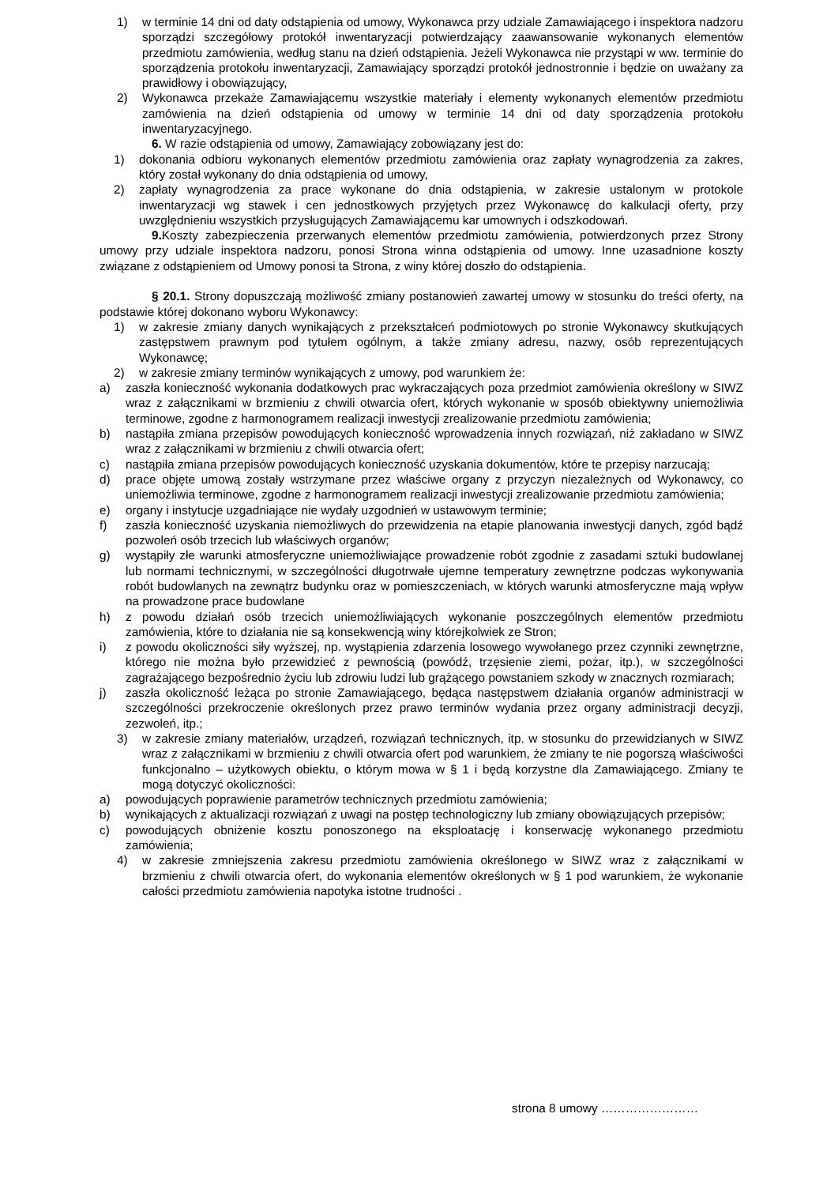1) w terminie 14 dni od daty odstąpienia od umowy, Wykonawca przy udziale Zamawiającego i inspektora nadzoru sporządzi szczegółowy protokół inwentaryzacji potwierdzający zaawansowanie wykonanych elementów przedmiotu zamówienia, według stanu na dzień odstąpienia. Jeżeli Wykonawca nie przystąpi w ww. terminie do sporządzenia protokołu inwentaryzacji, Zamawiający sporządzi protokół jednostronnie i będzie on uważany za prawidłowy i obowiązujący,
2) Wykonawca przekaże Zamawiającemu wszystkie materiały i elementy wykonanych elementów przedmiotu zamówienia na dzień odstąpienia od umowy w terminie 14 dni od daty sporządzenia protokołu inwentaryzacyjnego.
6. W razie odstąpienia od umowy, Zamawiający zobowiązany jest do:
1) dokonania odbioru wykonanych elementów przedmiotu zamówienia oraz zapłaty wynagrodzenia za zakres, który został wykonany do dnia odstąpienia od umowy,
2) zapłaty wynagrodzenia za prace wykonane do dnia odstąpienia, w zakresie ustalonym w protokole inwentaryzacji wg stawek i cen jednostkowych przyjętych przez Wykonawcę do kalkulacji oferty, przy uwzględnieniu wszystkich przysługujących Zamawiającemu kar umownych i odszkodowań.
9. Koszty zabezpieczenia przerwanych elementów przedmiotu zamówienia, potwierdzonych przez Strony umowy przy udziale inspektora nadzoru, ponosi Strona winna odstąpienia od umowy. Inne uzasadnione koszty związane z odstąpieniem od Umowy ponosi ta Strona, z winy której doszło do odstąpienia.
§ 20.1. Strony dopuszczają możliwość zmiany postanowień zawartej umowy w stosunku do treści oferty, na podstawie której dokonano wyboru Wykonawcy:
1) w zakresie zmiany danych wynikających z przekształceń podmiotowych po stronie Wykonawcy skutkujących zastępstwem prawnym pod tytułem ogólnym, a także zmiany adresu, nazwy, osób reprezentujących Wykonawcę;
2) w zakresie zmiany terminów wynikających z umowy, pod warunkiem że:
a) zaszła konieczność wykonania dodatkowych prac wykraczających poza przedmiot zamówienia określony w SIWZ wraz z załącznikami w brzmieniu z chwili otwarcia ofert, których wykonanie w sposób obiektywny uniemożliwia terminowe, zgodne z harmonogramem realizacji inwestycji zrealizowanie przedmiotu zamówienia;
b) nastąpiła zmiana przepisów powodujących konieczność wprowadzenia innych rozwiązań, niż zakładano w SIWZ wraz z załącznikami w brzmieniu z chwili otwarcia ofert;
c) nastąpiła zmiana przepisów powodujących konieczność uzyskania dokumentów, które te przepisy narzucają;
d) prace objęte umową zostały wstrzymane przez właściwe organy z przyczyn niezależnych od Wykonawcy, co uniemożliwia terminowe, zgodne z harmonogramem realizacji inwestycji zrealizowanie przedmiotu zamówienia;
e) organy i instytucje uzgadniające nie wydały uzgodnień w ustawowym terminie;
f) zaszła konieczność uzyskania niemożliwych do przewidzenia na etapie planowania inwestycji danych, zgód bądź pozwoleń osób trzecich lub właściwych organów;
g) wystąpiły złe warunki atmosferyczne uniemożliwiające prowadzenie robót zgodnie z zasadami sztuki budowlanej lub normami technicznymi, w szczególności długotrwałe ujemne temperatury zewnętrzne podczas wykonywania robót budowlanych na zewnątrz budynku oraz w pomieszczeniach, w których warunki atmosferyczne mają wpływ na prowadzone prace budowlane
h) z powodu działań osób trzecich uniemożliwiających wykonanie poszczególnych elementów przedmiotu zamówienia, które to działania nie są konsekwencją winy którejkolwiek ze Stron;
i) z powodu okoliczności siły wyższej, np. wystąpienia zdarzenia losowego wywołanego przez czynniki zewnętrzne, którego nie można było przewidzieć z pewnością (powódź, trzęsienie ziemi, pożar, itp.), w szczególności zagrażającego bezpośrednio życiu lub zdrowiu ludzi lub grążącego powstaniem szkody w znacznych rozmiarach;
j) zaszła okoliczność leżąca po stronie Zamawiającego, będąca następstwem działania organów administracji w szczególności przekroczenie określonych przez prawo terminów wydania przez organy administracji decyzji, zezwoleń, itp.;
3) w zakresie zmiany materiałów, urządzeń, rozwiązań technicznych, itp. w stosunku do przewidzianych w SIWZ wraz z załącznikami w brzmieniu z chwili otwarcia ofert pod warunkiem, że zmiany te nie pogorszą właściwości funkcjonalno – użytkowych obiektu, o którym mowa w § 1 i będą korzystne dla Zamawiającego. Zmiany te mogą dotyczyć okoliczności:
a) powodujących poprawienie parametrów technicznych przedmiotu zamówienia;
b) wynikających z aktualizacji rozwiązań z uwagi na postęp technologiczny lub zmiany obowiązujących przepisów;
c) powodujących obniżenie kosztu ponoszonego na eksploatację i konserwację wykonanego przedmiotu zamówienia;
4) w zakresie zmniejszenia zakresu przedmiotu zamówienia określonego w SIWZ wraz z załącznikami w brzmieniu z chwili otwarcia ofert, do wykonania elementów określonych w § 1 pod warunkiem, że wykonanie całości przedmiotu zamówienia napotyka istotne trudności .
strona 8 umowy ……………………